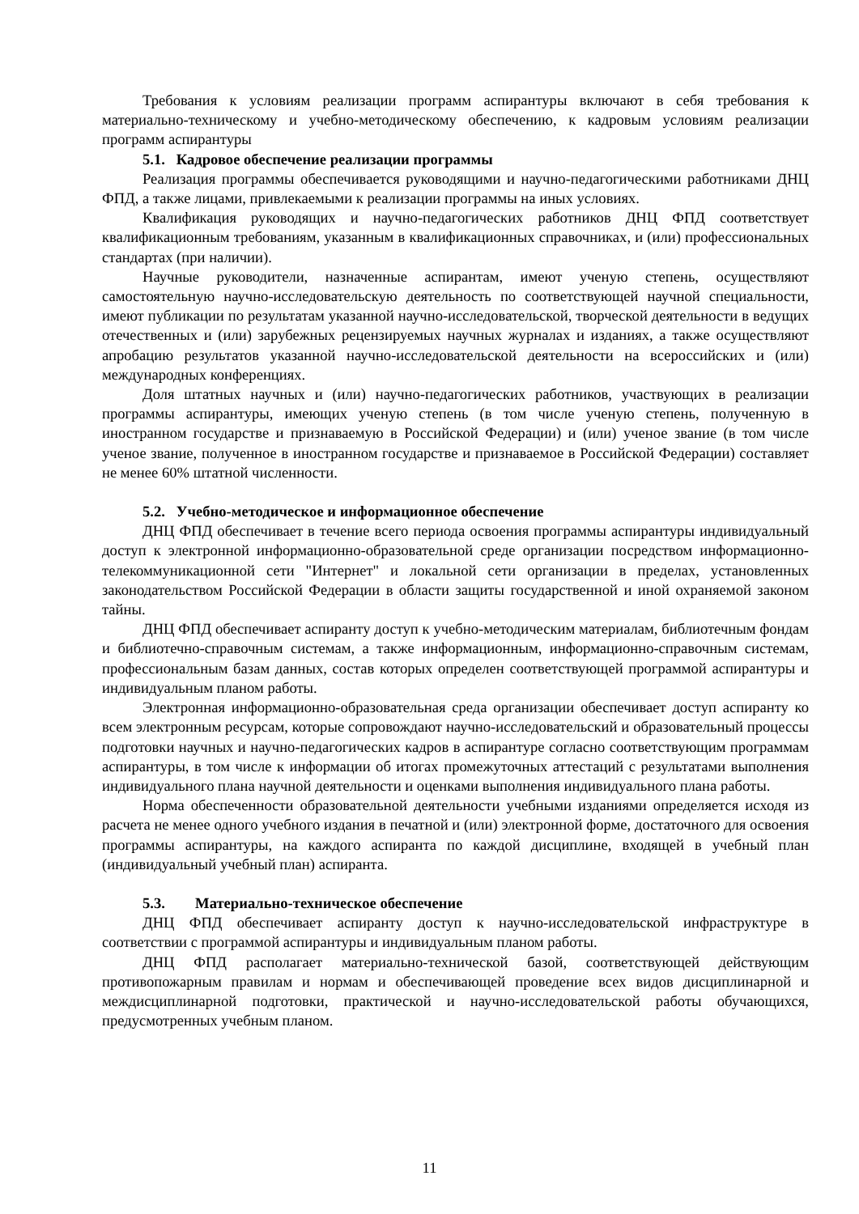Требования к условиям реализации программ аспирантуры включают в себя требования к материально-техническому и учебно-методическому обеспечению, к кадровым условиям реализации программ аспирантуры
5.1. Кадровое обеспечение реализации программы
Реализация программы обеспечивается руководящими и научно-педагогическими работниками ДНЦ ФПД, а также лицами, привлекаемыми к реализации программы на иных условиях.
Квалификация руководящих и научно-педагогических работников ДНЦ ФПД соответствует квалификационным требованиям, указанным в квалификационных справочниках, и (или) профессиональных стандартах (при наличии).
Научные руководители, назначенные аспирантам, имеют ученую степень, осуществляют самостоятельную научно-исследовательскую деятельность по соответствующей научной специальности, имеют публикации по результатам указанной научно-исследовательской, творческой деятельности в ведущих отечественных и (или) зарубежных рецензируемых научных журналах и изданиях, а также осуществляют апробацию результатов указанной научно-исследовательской деятельности на всероссийских и (или) международных конференциях.
Доля штатных научных и (или) научно-педагогических работников, участвующих в реализации программы аспирантуры, имеющих ученую степень (в том числе ученую степень, полученную в иностранном государстве и признаваемую в Российской Федерации) и (или) ученое звание (в том числе ученое звание, полученное в иностранном государстве и признаваемое в Российской Федерации) составляет не менее 60% штатной численности.
5.2. Учебно-методическое и информационное обеспечение
ДНЦ ФПД обеспечивает в течение всего периода освоения программы аспирантуры индивидуальный доступ к электронной информационно-образовательной среде организации посредством информационно-телекоммуникационной сети "Интернет" и локальной сети организации в пределах, установленных законодательством Российской Федерации в области защиты государственной и иной охраняемой законом тайны.
ДНЦ ФПД обеспечивает аспиранту доступ к учебно-методическим материалам, библиотечным фондам и библиотечно-справочным системам, а также информационным, информационно-справочным системам, профессиональным базам данных, состав которых определен соответствующей программой аспирантуры и индивидуальным планом работы.
Электронная информационно-образовательная среда организации обеспечивает доступ аспиранту ко всем электронным ресурсам, которые сопровождают научно-исследовательский и образовательный процессы подготовки научных и научно-педагогических кадров в аспирантуре согласно соответствующим программам аспирантуры, в том числе к информации об итогах промежуточных аттестаций с результатами выполнения индивидуального плана научной деятельности и оценками выполнения индивидуального плана работы.
Норма обеспеченности образовательной деятельности учебными изданиями определяется исходя из расчета не менее одного учебного издания в печатной и (или) электронной форме, достаточного для освоения программы аспирантуры, на каждого аспиранта по каждой дисциплине, входящей в учебный план (индивидуальный учебный план) аспиранта.
5.3. Материально-техническое обеспечение
ДНЦ ФПД обеспечивает аспиранту доступ к научно-исследовательской инфраструктуре в соответствии с программой аспирантуры и индивидуальным планом работы.
ДНЦ ФПД располагает материально-технической базой, соответствующей действующим противопожарным правилам и нормам и обеспечивающей проведение всех видов дисциплинарной и междисциплинарной подготовки, практической и научно-исследовательской работы обучающихся, предусмотренных учебным планом.
11